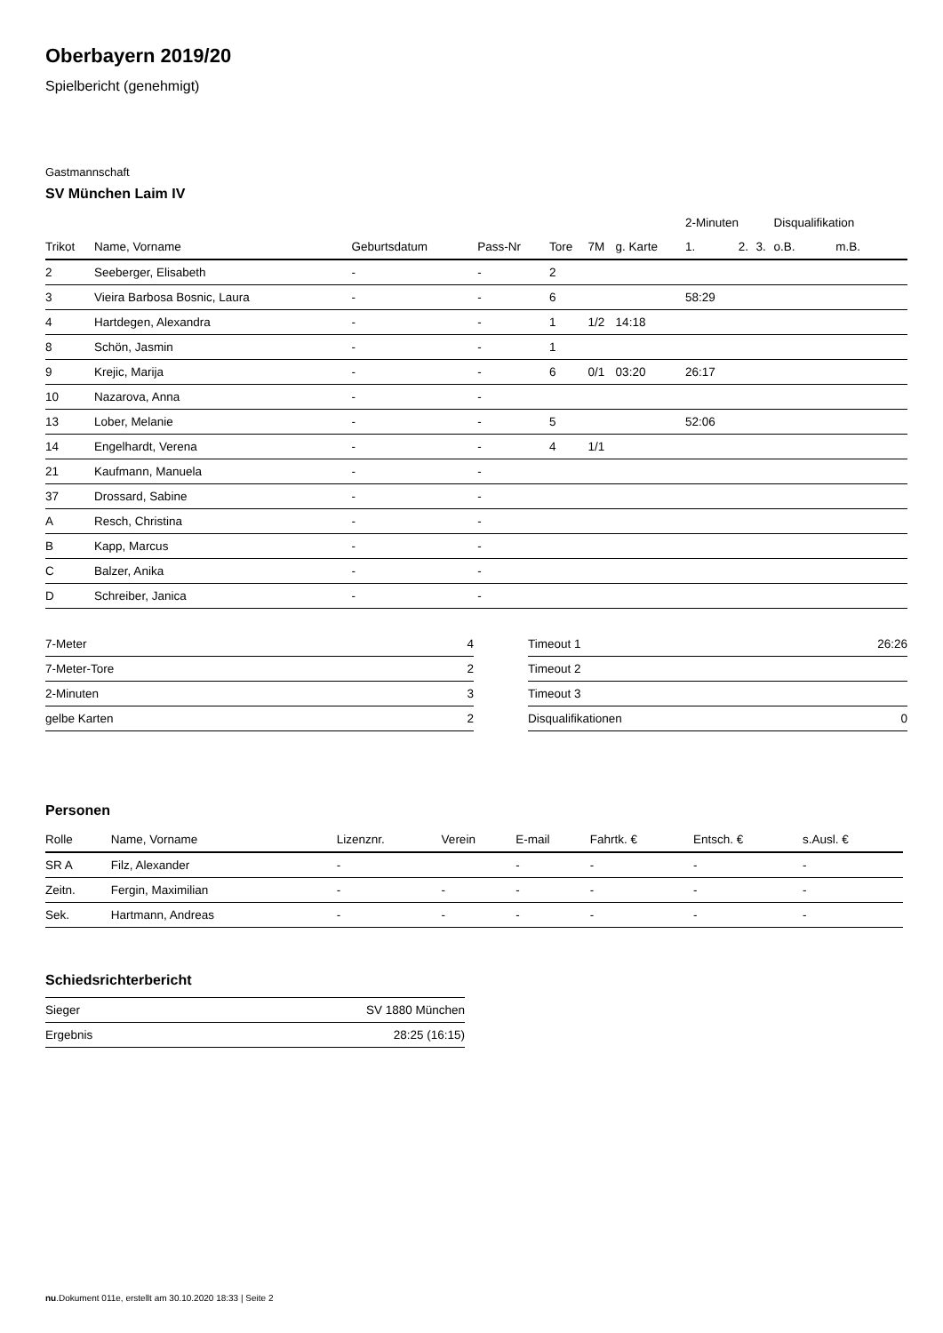Oberbayern 2019/20
Spielbericht (genehmigt)
Gastmannschaft
SV München Laim IV
| | | | | | | | 2-Minuten | | | Disqualifikation | |
| --- | --- | --- | --- | --- | --- | --- | --- | --- | --- | --- | --- |
| Trikot | Name, Vorname | Geburtsdatum | Pass-Nr | Tore | 7M | g. Karte | 1. | 2. | 3. | o.B. | m.B. |
| 2 | Seeberger, Elisabeth | - | - | 2 | | | | | | | |
| 3 | Vieira Barbosa Bosnic, Laura | - | - | 6 | | | 58:29 | | | | |
| 4 | Hartdegen, Alexandra | - | - | 1 | 1/2 | 14:18 | | | | | |
| 8 | Schön, Jasmin | - | - | 1 | | | | | | | |
| 9 | Krejic, Marija | - | - | 6 | 0/1 | 03:20 | 26:17 | | | | |
| 10 | Nazarova, Anna | - | - | | | | | | | | |
| 13 | Lober, Melanie | - | - | 5 | | | 52:06 | | | | |
| 14 | Engelhardt, Verena | - | - | 4 | 1/1 | | | | | | |
| 21 | Kaufmann, Manuela | - | - | | | | | | | | |
| 37 | Drossard, Sabine | - | - | | | | | | | | |
| A | Resch, Christina | - | - | | | | | | | | |
| B | Kapp, Marcus | - | - | | | | | | | | |
| C | Balzer, Anika | - | - | | | | | | | | |
| D | Schreiber, Janica | - | - | | | | | | | | |
| 7-Meter | 4 |
| 7-Meter-Tore | 2 |
| 2-Minuten | 3 |
| gelbe Karten | 2 |
| Timeout 1 | 26:26 |
| Timeout 2 | |
| Timeout 3 | |
| Disqualifikationen | 0 |
Personen
| Rolle | Name, Vorname | Lizenznr. | Verein | E-mail | Fahrtk. € | Entsch. € | s.Ausl. € |
| --- | --- | --- | --- | --- | --- | --- | --- |
| SR A | Filz, Alexander | - | | - | - | - | - |
| Zeitn. | Fergin, Maximilian | - | - | - | - | - | - |
| Sek. | Hartmann, Andreas | - | - | - | - | - | - |
Schiedsrichterbericht
| Sieger | SV 1880 München |
| Ergebnis | 28:25 (16:15) |
nu.Dokument 011e, erstellt am 30.10.2020 18:33 | Seite 2